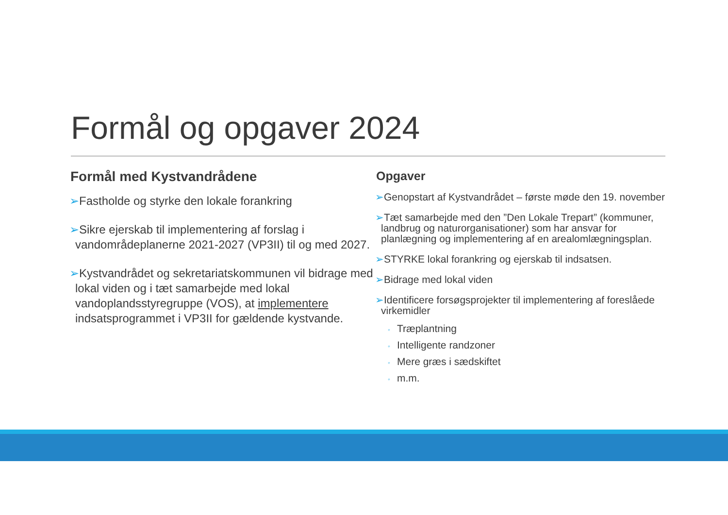Formål og opgaver 2024
Formål med Kystvandrådene
➢Fastholde og styrke den lokale forankring
➢Sikre ejerskab til implementering af forslag i vandområdeplanerne 2021-2027 (VP3II) til og med 2027.
➢Kystvandrådet og sekretariatskommunen vil bidrage med lokal viden og i tæt samarbejde med lokal vandoplandsstyregruppe (VOS), at implementere indsatsprogrammet i VP3II for gældende kystvande.
Opgaver
➢Genopstart af Kystvandrådet – første møde den 19. november
➢Tæt samarbejde med den ”Den Lokale Trepart” (kommuner, landbrug og naturorganisationer) som har ansvar for planlægning og implementering af en arealomlægningsplan.
➢STYRKE lokal forankring og ejerskab til indsatsen.
➢Bidrage med lokal viden
➢Identificere forsøgsprojekter til implementering af foreslåede virkemidler
◦ Træplantning
◦ Intelligente randzoner
◦ Mere græs i sædskiftet
◦ m.m.